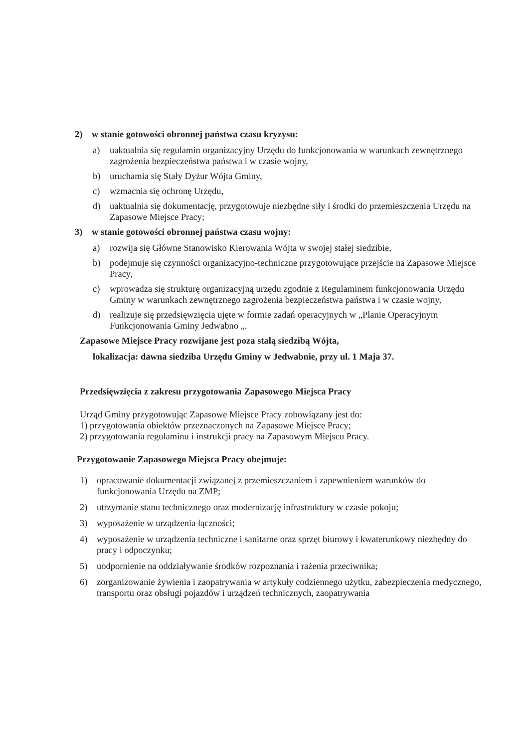2) w stanie gotowości obronnej państwa czasu kryzysu:
a) uaktualnia się regulamin organizacyjny Urzędu do funkcjonowania w warunkach zewnętrznego zagrożenia bezpieczeństwa państwa i w czasie wojny,
b) uruchamia się Stały Dyżur Wójta Gminy,
c) wzmacnia się ochronę Urzędu,
d) uaktualnia się dokumentację, przygotowuje niezbędne siły i środki do przemieszczenia Urzędu na Zapasowe Miejsce Pracy;
3) w stanie gotowości obronnej państwa czasu wojny:
a) rozwija się Główne Stanowisko Kierowania Wójta w swojej stałej siedzibie,
b) podejmuje się czynności organizacyjno-techniczne przygotowujące przejście na Zapasowe Miejsce Pracy,
c) wprowadza się strukturę organizacyjną urzędu zgodnie z Regulaminem funkcjonowania Urzędu Gminy w warunkach zewnętrznego zagrożenia bezpieczeństwa państwa i w czasie wojny,
d) realizuje się przedsięwzięcia ujęte w formie zadań operacyjnych w „Planie Operacyjnym Funkcjonowania Gminy Jedwabno „.
Zapasowe Miejsce Pracy rozwijane jest poza stałą siedzibą Wójta,
lokalizacja: dawna siedziba Urzędu Gminy w Jedwabnie, przy ul. 1 Maja 37.
Przedsięwzięcia z zakresu przygotowania Zapasowego Miejsca Pracy
Urząd Gminy przygotowując Zapasowe Miejsce Pracy zobowiązany jest do:
1) przygotowania obiektów przeznaczonych na Zapasowe Miejsce Pracy;
2) przygotowania regulaminu i instrukcji pracy na Zapasowym Miejscu Pracy.
Przygotowanie Zapasowego Miejsca Pracy obejmuje:
1) opracowanie dokumentacji związanej z przemieszczaniem i zapewnieniem warunków do funkcjonowania Urzędu na ZMP;
2) utrzymanie stanu technicznego oraz modernizację infrastruktury w czasie pokoju;
3) wyposażenie w urządzenia łączności;
4) wyposażenie w urządzenia techniczne i sanitarne oraz sprzęt biurowy i kwaterunkowy niezbędny do pracy i odpoczynku;
5) uodpornienie na oddziaływanie środków rozpoznania i rażenia przeciwnika;
6) zorganizowanie żywienia i zaopatrywania w artykuły codziennego użytku, zabezpieczenia medycznego, transportu oraz obsługi pojazdów i urządzeń technicznych, zaopatrywania